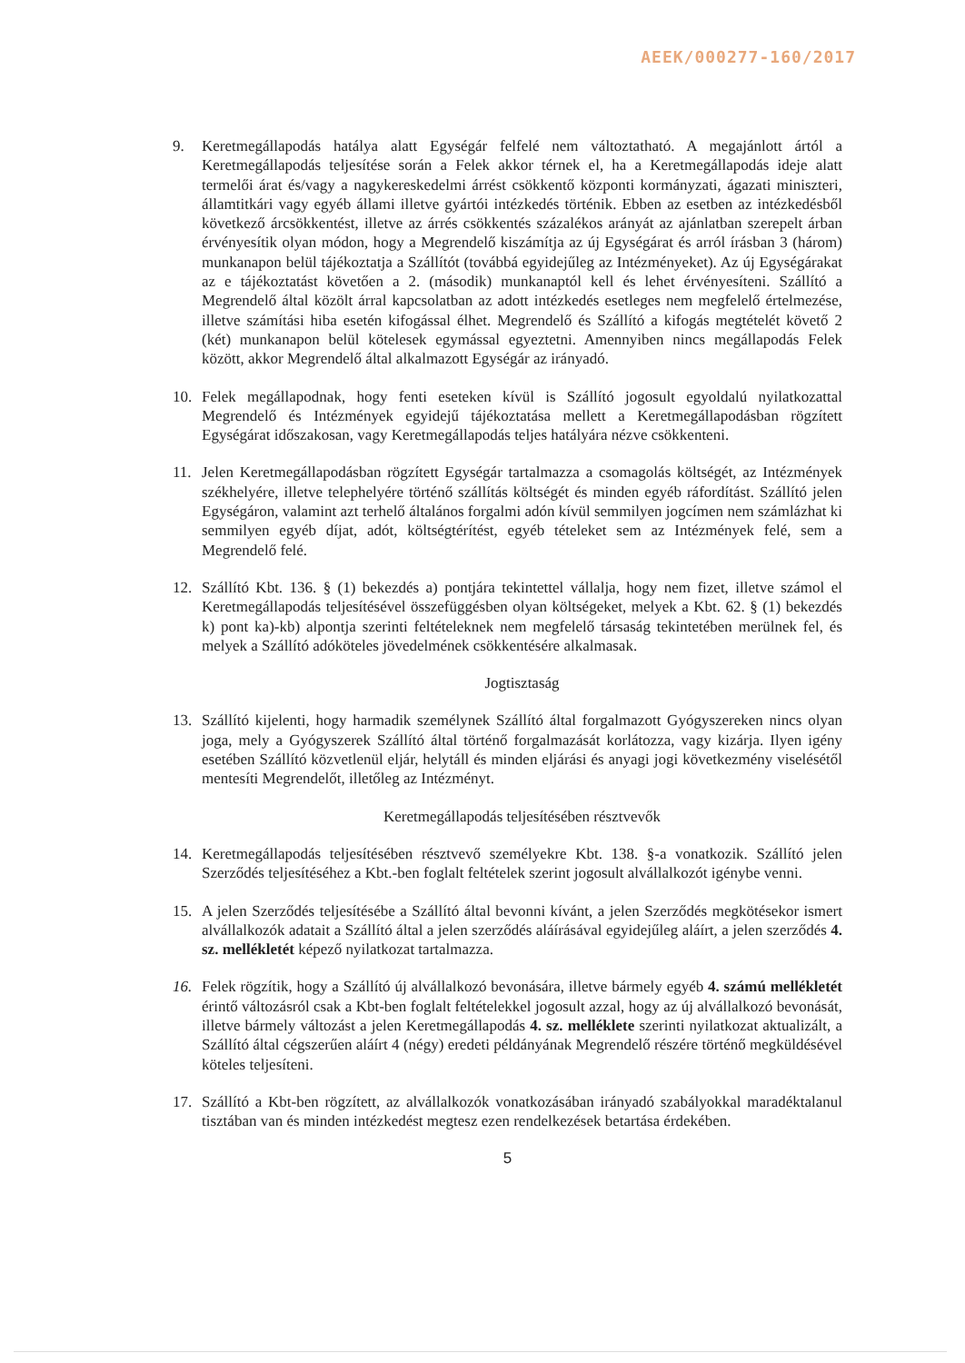AEEK/000277-160/2017
9. Keretmegállapodás hatálya alatt Egységár felfelé nem változtatható. A megajánlott ártól a Keretmegállapodás teljesítése során a Felek akkor térnek el, ha a Keretmegállapodás ideje alatt termelői árat és/vagy a nagykereskedelmi árrést csökkentő központi kormányzati, ágazati miniszteri, államtitkári vagy egyéb állami illetve gyártói intézkedés történik. Ebben az esetben az intézkedésből következő árcsökkentést, illetve az árrés csökkentés százalékos arányát az ajánlatban szerepelt árban érvényesítik olyan módon, hogy a Megrendelő kiszámítja az új Egységárat és arról írásban 3 (három) munkanapon belül tájékoztatja a Szállítót (továbbá egyidejűleg az Intézményeket). Az új Egységárakat az e tájékoztatást követően a 2. (második) munkanaptól kell és lehet érvényesíteni. Szállító a Megrendelő által közölt árral kapcsolatban az adott intézkedés esetleges nem megfelelő értelmezése, illetve számítási hiba esetén kifogással élhet. Megrendelő és Szállító a kifogás megtételét követő 2 (két) munkanapon belül kötelesek egymással egyeztetni. Amennyiben nincs megállapodás Felek között, akkor Megrendelő által alkalmazott Egységár az irányadó.
10. Felek megállapodnak, hogy fenti eseteken kívül is Szállító jogosult egyoldalú nyilatkozattal Megrendelő és Intézmények egyidejű tájékoztatása mellett a Keretmegállapodásban rögzített Egységárat időszakosan, vagy Keretmegállapodás teljes hatályára nézve csökkenteni.
11. Jelen Keretmegállapodásban rögzített Egységár tartalmazza a csomagolás költségét, az Intézmények székhelyére, illetve telephelyére történő szállítás költségét és minden egyéb ráfordítást. Szállító jelen Egységáron, valamint azt terhelő általános forgalmi adón kívül semmilyen jogcímen nem számlázhat ki semmilyen egyéb díjat, adót, költségtérítést, egyéb tételeket sem az Intézmények felé, sem a Megrendelő felé.
12. Szállító Kbt. 136. § (1) bekezdés a) pontjára tekintettel vállalja, hogy nem fizet, illetve számol el Keretmegállapodás teljesítésével összefüggésben olyan költségeket, melyek a Kbt. 62. § (1) bekezdés k) pont ka)-kb) alpontja szerinti feltételeknek nem megfelelő társaság tekintetében merülnek fel, és melyek a Szállító adóköteles jövedelmének csökkentésére alkalmasak.
Jogtisztaság
13. Szállító kijelenti, hogy harmadik személynek Szállító által forgalmazott Gyógyszereken nincs olyan joga, mely a Gyógyszerek Szállító által történő forgalmazását korlátozza, vagy kizárja. Ilyen igény esetében Szállító közvetlenül eljár, helytáll és minden eljárási és anyagi jogi következmény viselésétől mentesíti Megrendelőt, illetőleg az Intézményt.
Keretmegállapodás teljesítésében résztvevők
14. Keretmegállapodás teljesítésében résztvevő személyekre Kbt. 138. §-a vonatkozik. Szállító jelen Szerződés teljesítéséhez a Kbt.-ben foglalt feltételek szerint jogosult alvállalkozót igénybe venni.
15. A jelen Szerződés teljesítésébe a Szállító által bevonni kívánt, a jelen Szerződés megkötésekor ismert alvállalkozók adatait a Szállító által a jelen szerződés aláírásával egyidejűleg aláírt, a jelen szerződés 4. sz. mellékletét képező nyilatkozat tartalmazza.
16. Felek rögzítik, hogy a Szállító új alvállalkozó bevonására, illetve bármely egyéb 4. számú mellékletét érintő változásról csak a Kbt-ben foglalt feltételekkel jogosult azzal, hogy az új alvállalkozó bevonását, illetve bármely változást a jelen Keretmegállapodás 4. sz. melléklete szerinti nyilatkozat aktualizált, a Szállító által cégszerűen aláírt 4 (négy) eredeti példányának Megrendelő részére történő megküldésével köteles teljesíteni.
17. Szállító a Kbt-ben rögzített, az alvállalkozók vonatkozásában irányadó szabályokkal maradéktalanul tisztában van és minden intézkedést megtesz ezen rendelkezések betartása érdekében.
5